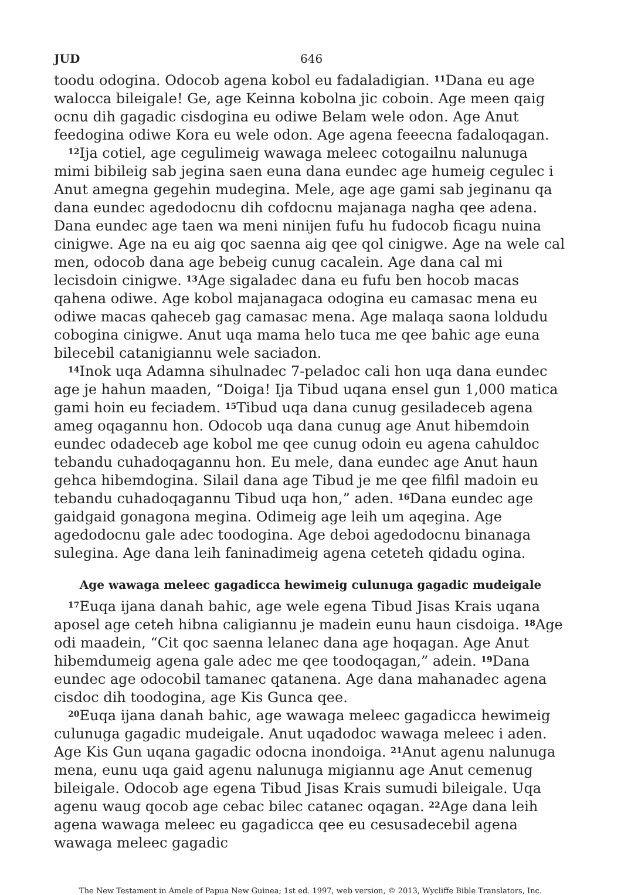JUD 646
toodu odogina. Odocob agena kobol eu fadaladigian. <sup>11</sup>Dana eu age walocca bileigale! Ge, age Keinna kobolna jic coboin. Age meen qaig ocnu dih gagadic cisdogina eu odiwe Belam wele odon. Age Anut feedogina odiwe Kora eu wele odon. Age agena feeecna fadaloqagan.
<sup>12</sup> Ija cotiel, age cegulimeig wawaga meleec cotogailnu nalunuga mimi bibileig sab jegina saen euna dana eundec age humeig cegulec i Anut amegna gegehin mudegina. Mele, age age gami sab jeginanu qa dana eundec agedodocnu dih cofdocnu majanaga nagha qee adena. Dana eundec age taen wa meni ninijen fufu hu fudocob ficagu nuina cinigwe. Age na eu aig qoc saenna aig qee qol cinigwe. Age na wele cal men, odocob dana age bebeig cunug cacalein. Age dana cal mi lecisdoin cinigwe. <sup>13</sup>Age sigaladec dana eu fufu ben hocob macas qahena odiwe. Age kobol majanagaca odogina eu camasac mena eu odiwe macas qaheceb gag camasac mena. Age malaqa saona loldudu cobogina cinigwe. Anut uqa mama helo tuca me qee bahic age euna bilecebil catanigiannu wele saciadon.
<sup>14</sup> Inok uqa Adamna sihulnadec 7-peladoc cali hon uqa dana eundec age je hahun maaden, “Doiga! Ija Tibud uqana ensel gun 1,000 matica gami hoin eu feciadem. <sup>15</sup>Tibud uqa dana cunug gesiladeceb agena ameg oqagannu hon. Odocob uqa dana cunug age Anut hibemdoin eundec odadeceb age kobol me qee cunug odoin eu agena cahuldoc tebandu cuhadoqagannu hon. Eu mele, dana eundec age Anut haun gehca hibemdogina. Silail dana age Tibud je me qee filfil madoin eu tebandu cuhadoqagannu Tibud uqa hon,” aden. <sup>16</sup>Dana eundec age gaidgaid gonagona megina. Odimeig age leih um aqegina. Age agedodocnu gale adec toodogina. Age deboi agedodocnu binanaga sulegina. Age dana leih faninadimeig agena ceteteh qidadu ogina.
Age wawaga meleec gagadicca hewimeig culunuga gagadic mudeigale
<sup>17</sup> Euqa ijana danah bahic, age wele egena Tibud Jisas Krais uqana aposel age ceteh hibna caligiannu je madein eunu haun cisdoiga. <sup>18</sup>Age odi maadein, “Cit qoc saenna lelanec dana age hoqagan. Age Anut hibemdumeig agena gale adec me qee toodoqagan,” adein. <sup>19</sup>Dana eundec age odocobil tamanec qatanena. Age dana mahanadec agena cisdoc dih toodogina, age Kis Gunca qee.
<sup>20</sup> Euqa ijana danah bahic, age wawaga meleec gagadicca hewimeig culunuga gagadic mudeigale. Anut uqadodoc wawaga meleec i aden. Age Kis Gun uqana gagadic odocna inondoiga. <sup>21</sup>Anut agenu nalunuga mena, eunu uqa gaid agenu nalunuga migiannu age Anut cemenug bileigale. Odocob age egena Tibud Jisas Krais sumudi bileigale. Uqa agenu waug qocob age cebac bilec catanec oqagan. <sup>22</sup>Age dana leih agena wawaga meleec eu gagadicca qee eu cesusadecebil agena wawaga meleec gagadic
The New Testament in Amele of Papua New Guinea; 1st ed. 1997, web version, © 2013, Wycliffe Bible Translators, Inc.